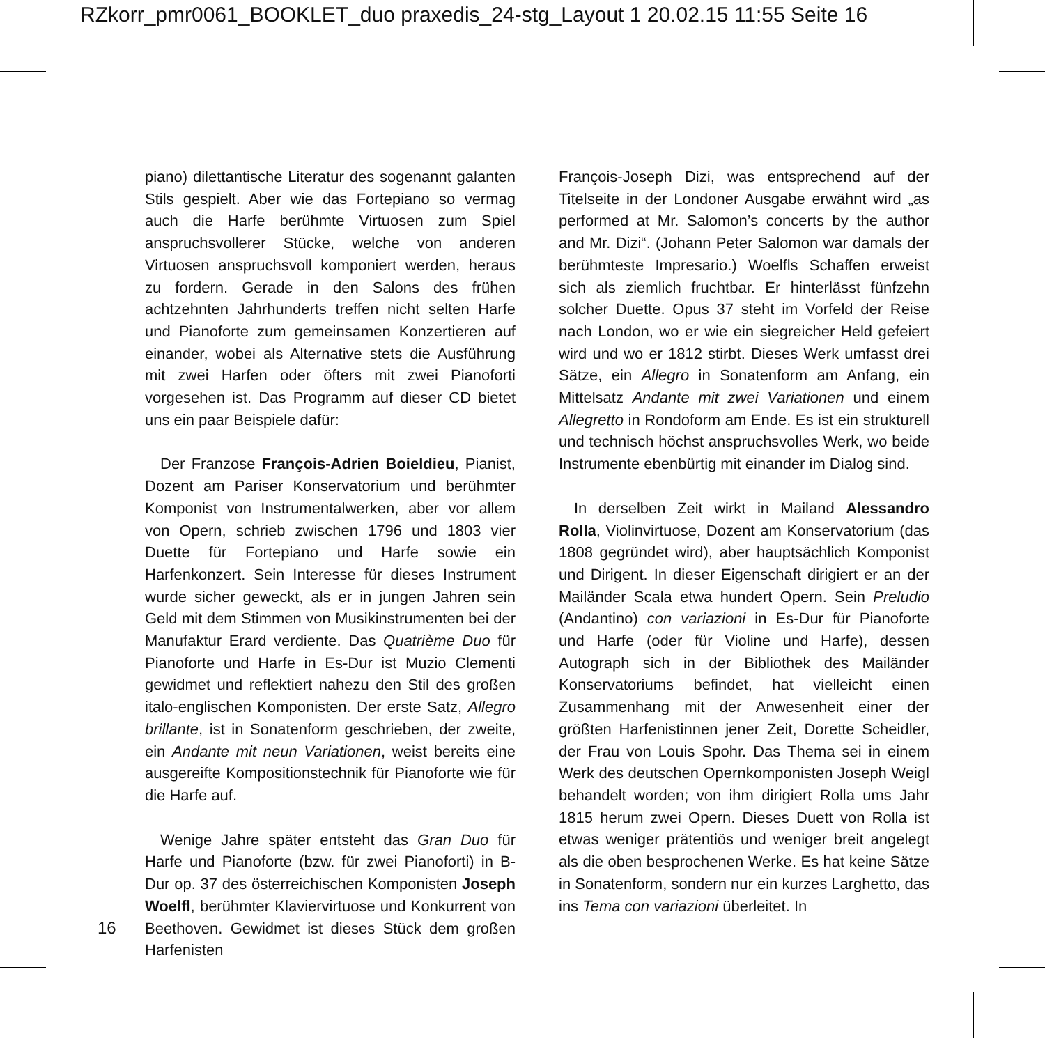RZkorr_pmr0061_BOOKLET_duo praxedis_24-stg_Layout 1 20.02.15 11:55 Seite 16
piano) dilettantische Literatur des sogenannt galanten Stils gespielt. Aber wie das Fortepiano so vermag auch die Harfe berühmte Virtuosen zum Spiel anspruchsvollerer Stücke, welche von anderen Virtuosen anspruchsvoll komponiert werden, heraus zu fordern. Gerade in den Salons des frühen achtzehnten Jahrhunderts treffen nicht selten Harfe und Pianoforte zum gemeinsamen Konzertieren auf einander, wobei als Alternative stets die Ausführung mit zwei Harfen oder öfters mit zwei Pianoforti vorgesehen ist. Das Programm auf dieser CD bietet uns ein paar Beispiele dafür:
Der Franzose François-Adrien Boieldieu, Pianist, Dozent am Pariser Konservatorium und berühmter Komponist von Instrumentalwerken, aber vor allem von Opern, schrieb zwischen 1796 und 1803 vier Duette für Fortepiano und Harfe sowie ein Harfenkonzert. Sein Interesse für dieses Instrument wurde sicher geweckt, als er in jungen Jahren sein Geld mit dem Stimmen von Musikinstrumenten bei der Manufaktur Erard verdiente. Das Quatrième Duo für Pianoforte und Harfe in Es-Dur ist Muzio Clementi gewidmet und reflektiert nahezu den Stil des großen italo-englischen Komponisten. Der erste Satz, Allegro brillante, ist in Sonatenform geschrieben, der zweite, ein Andante mit neun Variationen, weist bereits eine ausgereifte Kompositionstechnik für Pianoforte wie für die Harfe auf.
Wenige Jahre später entsteht das Gran Duo für Harfe und Pianoforte (bzw. für zwei Pianoforti) in B-Dur op. 37 des österreichischen Komponisten Joseph Woelfl, berühmter Klaviervirtuose und Konkurrent von Beethoven. Gewidmet ist dieses Stück dem großen Harfenisten
François-Joseph Dizi, was entsprechend auf der Titelseite in der Londoner Ausgabe erwähnt wird „as performed at Mr. Salomon’s concerts by the author and Mr. Dizi“. (Johann Peter Salomon war damals der berühmteste Impresario.) Woelfls Schaffen erweist sich als ziemlich fruchtbar. Er hinterlässt fünfzehn solcher Duette. Opus 37 steht im Vorfeld der Reise nach London, wo er wie ein siegreicher Held gefeiert wird und wo er 1812 stirbt. Dieses Werk umfasst drei Sätze, ein Allegro in Sonatenform am Anfang, ein Mittelsatz Andante mit zwei Variationen und einem Allegretto in Rondoform am Ende. Es ist ein strukturell und technisch höchst anspruchsvolles Werk, wo beide Instrumente ebenbürtig mit einander im Dialog sind.
In derselben Zeit wirkt in Mailand Alessandro Rolla, Violinvirtuose, Dozent am Konservatorium (das 1808 gegründet wird), aber hauptsächlich Komponist und Dirigent. In dieser Eigenschaft dirigiert er an der Mailänder Scala etwa hundert Opern. Sein Preludio (Andantino) con variazioni in Es-Dur für Pianoforte und Harfe (oder für Violine und Harfe), dessen Autograph sich in der Bibliothek des Mailänder Konservatoriums befindet, hat vielleicht einen Zusammenhang mit der Anwesenheit einer der größten Harfenistinnen jener Zeit, Dorette Scheidler, der Frau von Louis Spohr. Das Thema sei in einem Werk des deutschen Opernkomponisten Joseph Weigl behandelt worden; von ihm dirigiert Rolla ums Jahr 1815 herum zwei Opern. Dieses Duett von Rolla ist etwas weniger prätentiös und weniger breit angelegt als die oben besprochenen Werke. Es hat keine Sätze in Sonatenform, sondern nur ein kurzes Larghetto, das ins Tema con variazioni überleitet. In
16